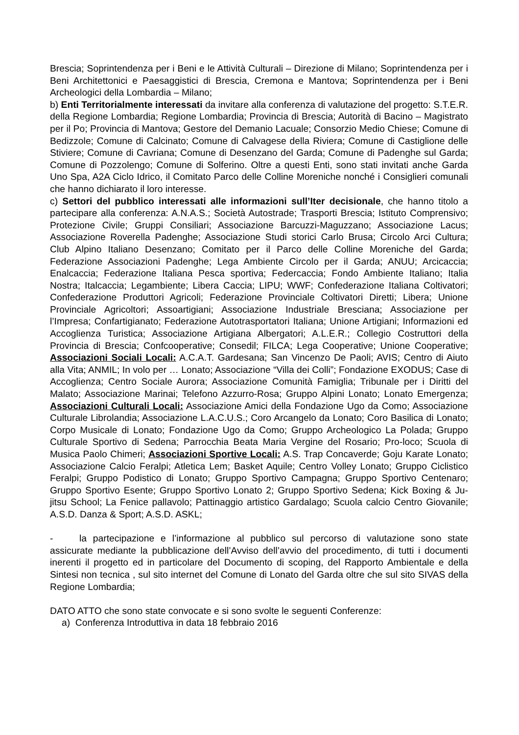Brescia; Soprintendenza per i Beni e le Attività Culturali – Direzione di Milano; Soprintendenza per i Beni Architettonici e Paesaggistici di Brescia, Cremona e Mantova; Soprintendenza per i Beni Archeologici della Lombardia – Milano;
b) Enti Territorialmente interessati da invitare alla conferenza di valutazione del progetto: S.T.E.R. della Regione Lombardia; Regione Lombardia; Provincia di Brescia; Autorità di Bacino – Magistrato per il Po; Provincia di Mantova; Gestore del Demanio Lacuale; Consorzio Medio Chiese; Comune di Bedizzole; Comune di Calcinato; Comune di Calvagese della Riviera; Comune di Castiglione delle Stiviere; Comune di Cavriana; Comune di Desenzano del Garda; Comune di Padenghe sul Garda; Comune di Pozzolengo; Comune di Solferino. Oltre a questi Enti, sono stati invitati anche Garda Uno Spa, A2A Ciclo Idrico, il Comitato Parco delle Colline Moreniche nonché i Consiglieri comunali che hanno dichiarato il loro interesse.
c) Settori del pubblico interessati alle informazioni sull’Iter decisionale, che hanno titolo a partecipare alla conferenza: A.N.A.S.; Società Autostrade; Trasporti Brescia; Istituto Comprensivo; Protezione Civile; Gruppi Consiliari; Associazione Barcuzzi-Maguzzano; Associazione Lacus; Associazione Roverella Padenghe; Associazione Studi storici Carlo Brusa; Circolo Arci Cultura; Club Alpino Italiano Desenzano; Comitato per il Parco delle Colline Moreniche del Garda; Federazione Associazioni Padenghe; Lega Ambiente Circolo per il Garda; ANUU; Arcicaccia; Enalcaccia; Federazione Italiana Pesca sportiva; Federcaccia; Fondo Ambiente Italiano; Italia Nostra; Italcaccia; Legambiente; Libera Caccia; LIPU; WWF; Confederazione Italiana Coltivatori; Confederazione Produttori Agricoli; Federazione Provinciale Coltivatori Diretti; Libera; Unione Provinciale Agricoltori; Assoartigiani; Associazione Industriale Bresciana; Associazione per l’Impresa; Confartigianato; Federazione Autotrasportatori Italiana; Unione Artigiani; Informazioni ed Accoglienza Turistica; Associazione Artigiana Albergatori; A.L.E.R.; Collegio Costruttori della Provincia di Brescia; Confcooperative; Consedil; FILCA; Lega Cooperative; Unione Cooperative; Associazioni Sociali Locali: A.C.A.T. Gardesana; San Vincenzo De Paoli; AVIS; Centro di Aiuto alla Vita; ANMIL; In volo per … Lonato; Associazione “Villa dei Colli”; Fondazione EXODUS; Case di Accoglienza; Centro Sociale Aurora; Associazione Comunità Famiglia; Tribunale per i Diritti del Malato; Associazione Marinai; Telefono Azzurro-Rosa; Gruppo Alpini Lonato; Lonato Emergenza; Associazioni Culturali Locali: Associazione Amici della Fondazione Ugo da Como; Associazione Culturale Librolandia; Associazione L.A.C.U.S.; Coro Arcangelo da Lonato; Coro Basilica di Lonato; Corpo Musicale di Lonato; Fondazione Ugo da Como; Gruppo Archeologico La Polada; Gruppo Culturale Sportivo di Sedena; Parrocchia Beata Maria Vergine del Rosario; Pro-loco; Scuola di Musica Paolo Chimeri; Associazioni Sportive Locali: A.S. Trap Concaverde; Goju Karate Lonato; Associazione Calcio Feralpi; Atletica Lem; Basket Aquile; Centro Volley Lonato; Gruppo Ciclistico Feralpi; Gruppo Podistico di Lonato; Gruppo Sportivo Campagna; Gruppo Sportivo Centenaro; Gruppo Sportivo Esente; Gruppo Sportivo Lonato 2; Gruppo Sportivo Sedena; Kick Boxing & Ju-jitsu School; La Fenice pallavolo; Pattinaggio artistico Gardalago; Scuola calcio Centro Giovanile; A.S.D. Danza & Sport; A.S.D. ASKL;
- la partecipazione e l’informazione al pubblico sul percorso di valutazione sono state assicurate mediante la pubblicazione dell’Avviso dell’avvio del procedimento, di tutti i documenti inerenti il progetto ed in particolare del Documento di scoping, del Rapporto Ambientale e della Sintesi non tecnica , sul sito internet del Comune di Lonato del Garda oltre che sul sito SIVAS della Regione Lombardia;
DATO ATTO che sono state convocate e si sono svolte le seguenti Conferenze:
a) Conferenza Introduttiva in data 18 febbraio 2016